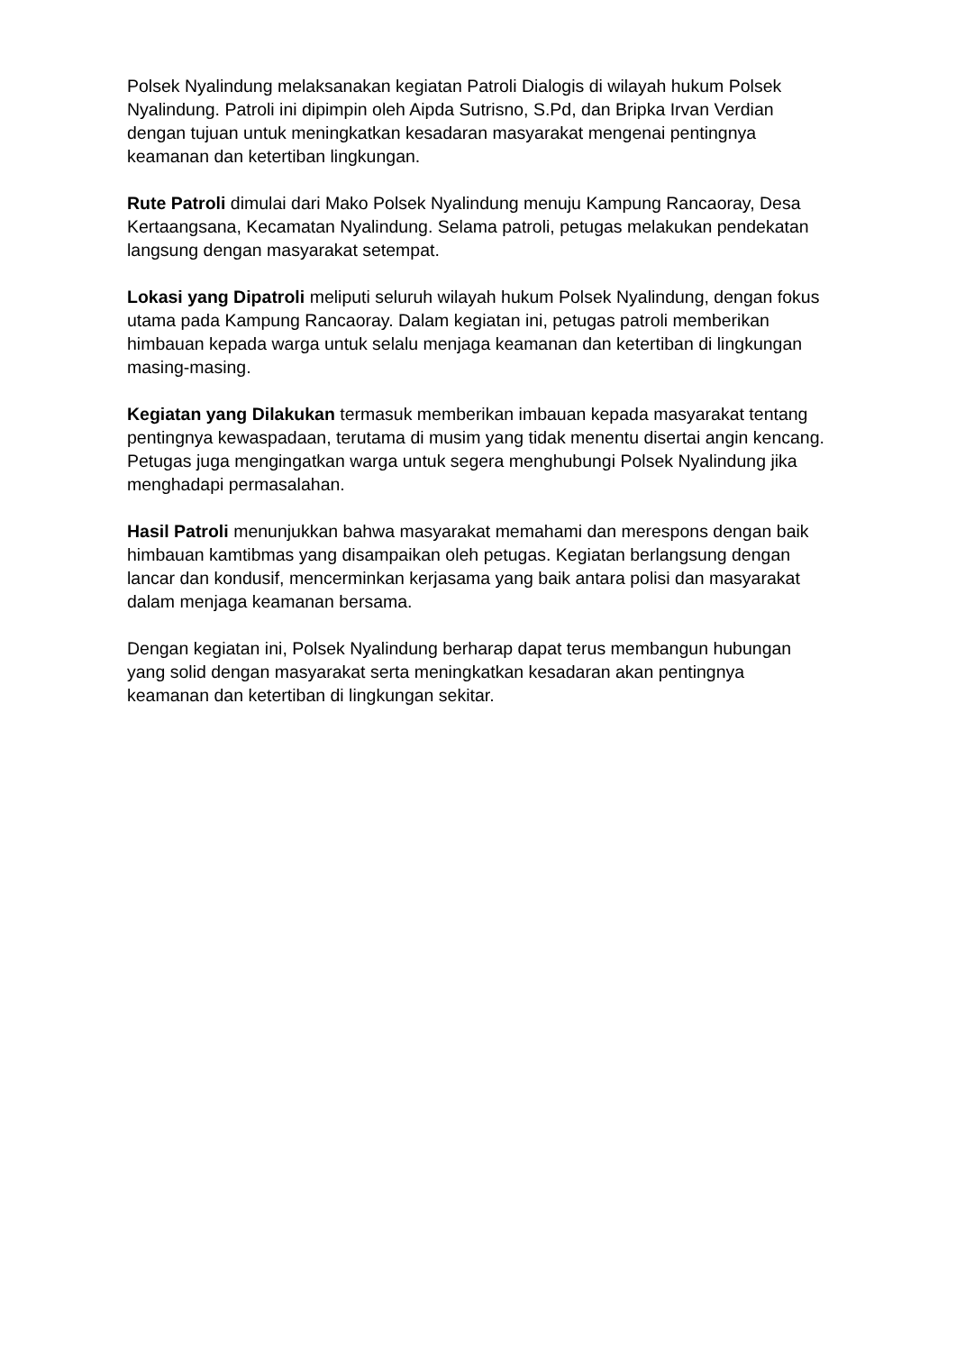Polsek Nyalindung melaksanakan kegiatan Patroli Dialogis di wilayah hukum Polsek Nyalindung. Patroli ini dipimpin oleh Aipda Sutrisno, S.Pd, dan Bripka Irvan Verdian dengan tujuan untuk meningkatkan kesadaran masyarakat mengenai pentingnya keamanan dan ketertiban lingkungan.
Rute Patroli dimulai dari Mako Polsek Nyalindung menuju Kampung Rancaoray, Desa Kertaangsana, Kecamatan Nyalindung. Selama patroli, petugas melakukan pendekatan langsung dengan masyarakat setempat.
Lokasi yang Dipatroli meliputi seluruh wilayah hukum Polsek Nyalindung, dengan fokus utama pada Kampung Rancaoray. Dalam kegiatan ini, petugas patroli memberikan himbauan kepada warga untuk selalu menjaga keamanan dan ketertiban di lingkungan masing-masing.
Kegiatan yang Dilakukan termasuk memberikan imbauan kepada masyarakat tentang pentingnya kewaspadaan, terutama di musim yang tidak menentu disertai angin kencang. Petugas juga mengingatkan warga untuk segera menghubungi Polsek Nyalindung jika menghadapi permasalahan.
Hasil Patroli menunjukkan bahwa masyarakat memahami dan merespons dengan baik himbauan kamtibmas yang disampaikan oleh petugas. Kegiatan berlangsung dengan lancar dan kondusif, mencerminkan kerjasama yang baik antara polisi dan masyarakat dalam menjaga keamanan bersama.
Dengan kegiatan ini, Polsek Nyalindung berharap dapat terus membangun hubungan yang solid dengan masyarakat serta meningkatkan kesadaran akan pentingnya keamanan dan ketertiban di lingkungan sekitar.